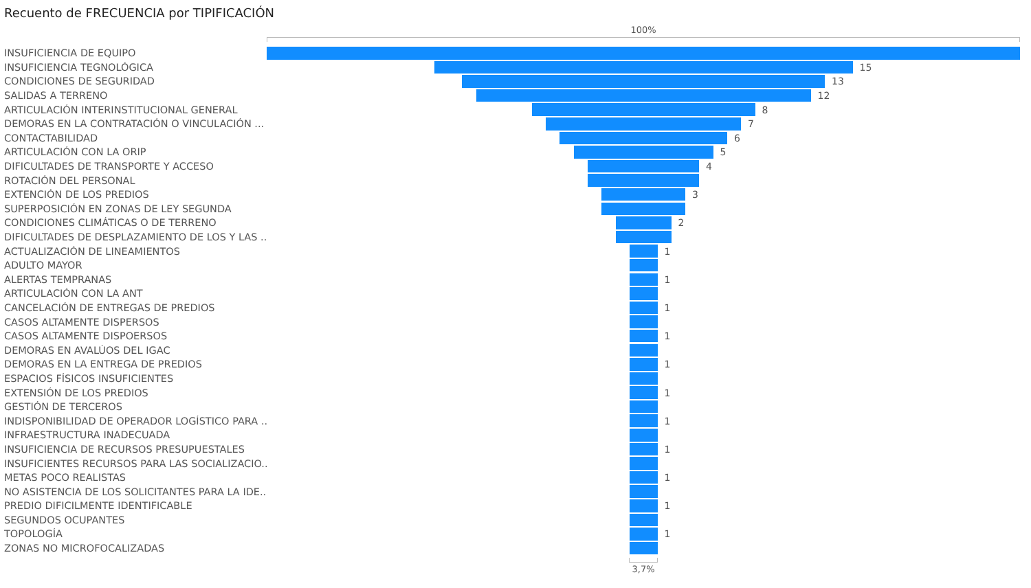Recuento de FRECUENCIA por TIPIFICACIÓN
100%
INSUFICIENCIA DE EQUIPO
INSUFICIENCIA TEGNOLÓGICA 15
CONDICIONES DE SEGURIDAD 13
SALIDAS A TERRENO 12
ARTICULACIÓN INTERINSTITUCIONAL GENERAL 8
DEMORAS EN LA CONTRATACIÓN O VINCULACIÓN ... 7
CONTACTABILIDAD 6
ARTICULACIÓN CON LA ORIP 5
DIFICULTADES DE TRANSPORTE Y ACCESO 4
ROTACIÓN DEL PERSONAL
EXTENCIÓN DE LOS PREDIOS 3
SUPERPOSICIÓN EN ZONAS DE LEY SEGUNDA
CONDICIONES CLIMÁTICAS O DE TERRENO 2
DIFICULTADES DE DESPLAZAMIENTO DE LOS Y LAS ...
ACTUALIZACIÓN DE LINEAMIENTOS 1
ADULTO MAYOR
ALERTAS TEMPRANAS 1
ARTICULACIÓN CON LA ANT
CANCELACIÓN DE ENTREGAS DE PREDIOS 1
CASOS ALTAMENTE DISPERSOS
CASOS ALTAMENTE DISPOERSOS 1
DEMORAS EN AVALÚOS DEL IGAC
DEMORAS EN LA ENTREGA DE PREDIOS 1
ESPACIOS FÍSICOS INSUFICIENTES
EXTENSIÓN DE LOS PREDIOS 1
GESTIÓN DE TERCEROS
INDISPONIBILIDAD DE OPERADOR LOGÍSTICO PARA ... 1
INFRAESTRUCTURA INADECUADA
INSUFICIENCIA DE RECURSOS PRESUPUESTALES 1
INSUFICIENTES RECURSOS PARA LAS SOCIALIZACIO...
METAS POCO REALISTAS 1
NO ASISTENCIA DE LOS SOLICITANTES PARA LA IDE...
PREDIO DIFICILMENTE IDENTIFICABLE 1
SEGUNDOS OCUPANTES
TOPOLOGÍA 1
ZONAS NO MICROFOCALIZADAS
3,7%